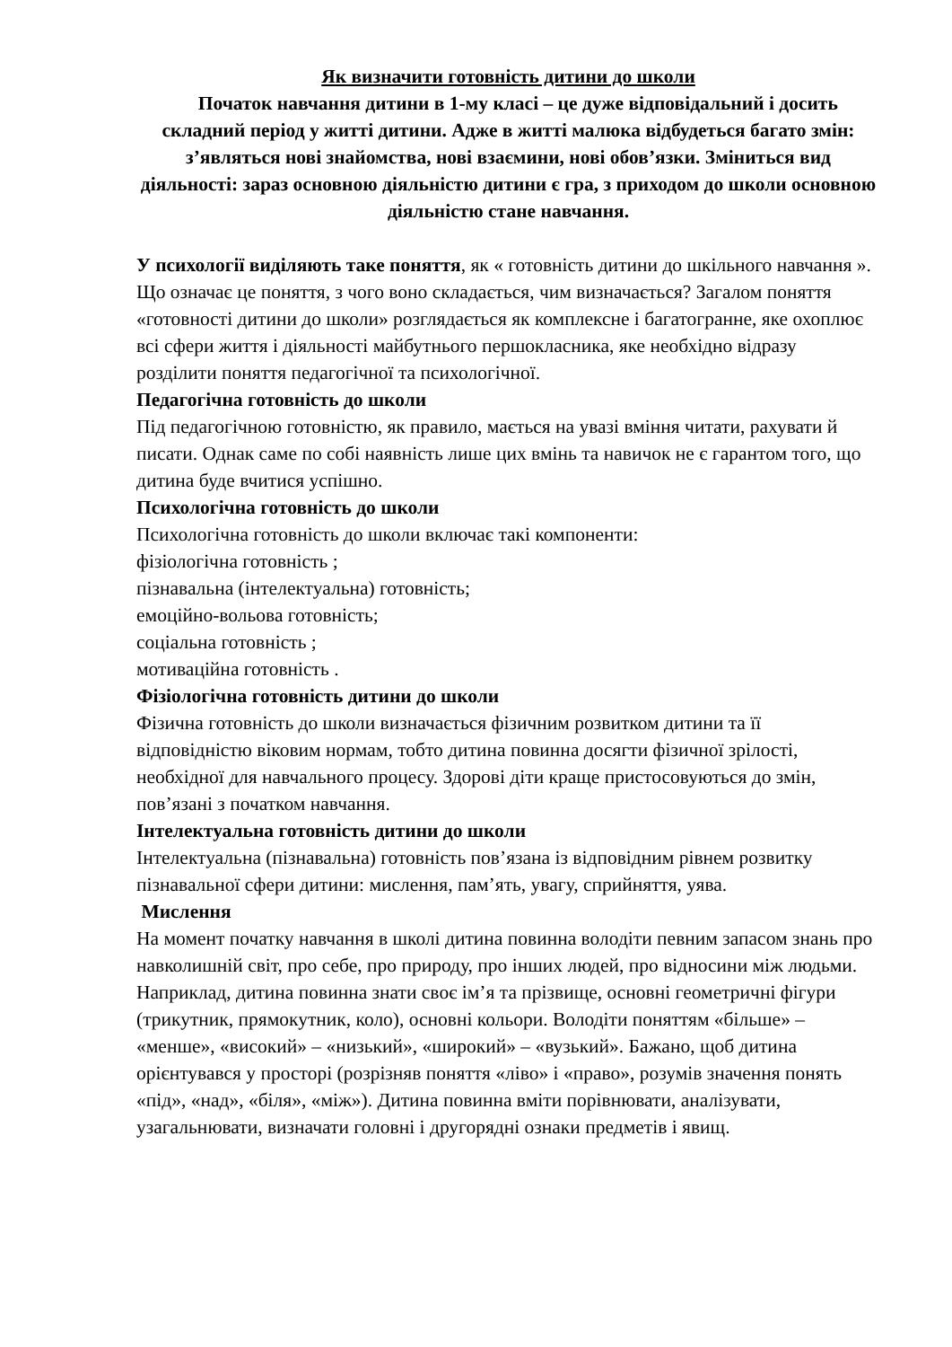Як визначити готовність дитини до школи
Початок навчання дитини в 1-му класі – це дуже відповідальний і досить складний період у житті дитини. Адже в житті малюка відбудеться багато змін: з’являться нові знайомства, нові взаємини, нові обов’язки. Зміниться вид діяльності: зараз основною діяльністю дитини є гра, з приходом до школи основною діяльністю стане навчання.
У психології виділяють таке поняття, як « готовність дитини до шкільного навчання ». Що означає це поняття, з чого воно складається, чим визначається? Загалом поняття «готовності дитини до школи» розглядається як комплексне і багатогранне, яке охоплює всі сфери життя і діяльності майбутнього першокласника, яке необхідно відразу розділити поняття педагогічної та психологічної.
Педагогічна готовність до школи
Під педагогічною готовністю, як правило, мається на увазі вміння читати, рахувати й писати. Однак саме по собі наявність лише цих вмінь та навичок не є гарантом того, що дитина буде вчитися успішно.
Психологічна готовність до школи
Психологічна готовність до школи включає такі компоненти:
фізіологічна готовність ;
пізнавальна (інтелектуальна) готовність;
емоційно-вольова готовність;
соціальна готовність ;
мотиваційна готовність .
Фізіологічна готовність дитини до школи
Фізична готовність до школи визначається фізичним розвитком дитини та її відповідністю віковим нормам, тобто дитина повинна досягти фізичної зрілості, необхідної для навчального процесу. Здорові діти краще пристосовуються до змін, пов’язані з початком навчання.
Інтелектуальна готовність дитини до школи
Інтелектуальна (пізнавальна) готовність пов’язана із відповідним рівнем розвитку пізнавальної сфери дитини: мислення, пам’ять, увагу, сприйняття, уява.
Мислення
На момент початку навчання в школі дитина повинна володіти певним запасом знань про навколишній світ, про себе, про природу, про інших людей, про відносини між людьми.
Наприклад, дитина повинна знати своє ім’я та прізвище, основні геометричні фігури (трикутник, прямокутник, коло), основні кольори. Володіти поняттям «більше» – «менше», «високий» – «низький», «широкий» – «вузький». Бажано, щоб дитина орієнтувався у просторі (розрізняв поняття «ліво» і «право», розумів значення понять «під», «над», «біля», «між»). Дитина повинна вміти порівнювати, аналізувати, узагальнювати, визначати головні і другорядні ознаки предметів і явищ.